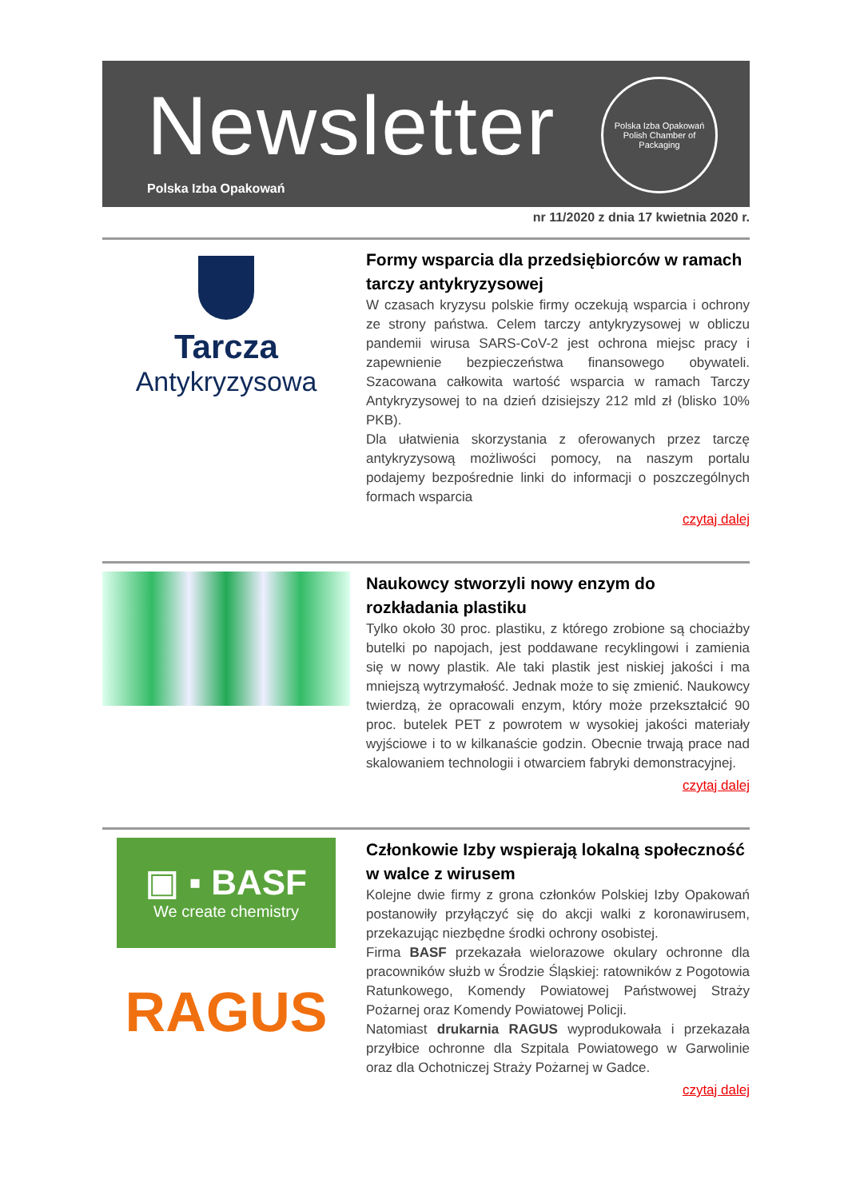Newsletter
Polska Izba Opakowań
Polska Izba Opakowań
Polish Chamber of Packaging
nr 11/2020 z dnia 17 kwietnia 2020 r.
Tarcza
Antykryzysowa
Formy wsparcia dla przedsiębiorców w ramach tarczy antykryzysowej
W czasach kryzysu polskie firmy oczekują wsparcia i ochrony ze strony państwa. Celem tarczy antykryzysowej w obliczu pandemii wirusa SARS-CoV-2 jest ochrona miejsc pracy i zapewnienie bezpieczeństwa finansowego obywateli. Szacowana całkowita wartość wsparcia w ramach Tarczy Antykryzysowej to na dzień dzisiejszy 212 mld zł (blisko 10% PKB).
Dla ułatwienia skorzystania z oferowanych przez tarczę antykryzysową możliwości pomocy, na naszym portalu podajemy bezpośrednie linki do informacji o poszczególnych formach wsparcia
czytaj dalej
Naukowcy stworzyli nowy enzym do rozkładania plastiku
Tylko około 30 proc. plastiku, z którego zrobione są chociażby butelki po napojach, jest poddawane recyklingowi i zamienia się w nowy plastik. Ale taki plastik jest niskiej jakości i ma mniejszą wytrzymałość. Jednak może to się zmienić. Naukowcy twierdzą, że opracowali enzym, który może przekształcić 90 proc. butelek PET z powrotem w wysokiej jakości materiały wyjściowe i to w kilkanaście godzin. Obecnie trwają prace nad skalowaniem technologii i otwarciem fabryki demonstracyjnej.
czytaj dalej
▣ ▪ BASF
We create chemistry
RAGUS
Członkowie Izby wspierają lokalną społeczność w walce z wirusem
Kolejne dwie firmy z grona członków Polskiej Izby Opakowań postanowiły przyłączyć się do akcji walki z koronawirusem, przekazując niezbędne środki ochrony osobistej.
Firma BASF przekazała wielorazowe okulary ochronne dla pracowników służb w Środzie Śląskiej: ratowników z Pogotowia Ratunkowego, Komendy Powiatowej Państwowej Straży Pożarnej oraz Komendy Powiatowej Policji.
Natomiast drukarnia RAGUS wyprodukowała i przekazała przyłbice ochronne dla Szpitala Powiatowego w Garwolinie oraz dla Ochotniczej Straży Pożarnej w Gadce.
czytaj dalej